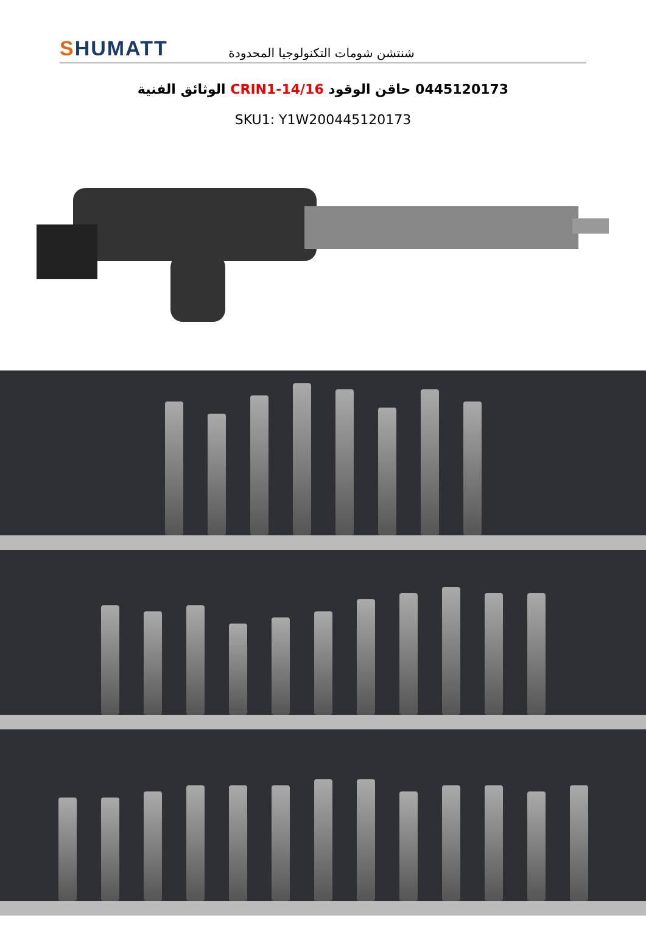SHUMATT
شنتشن شومات التكنولوجيا المحدودة
0445120173 حاقن الوقود CRIN1-14/16 الوثائق الفنية
SKU1: Y1W200445120173